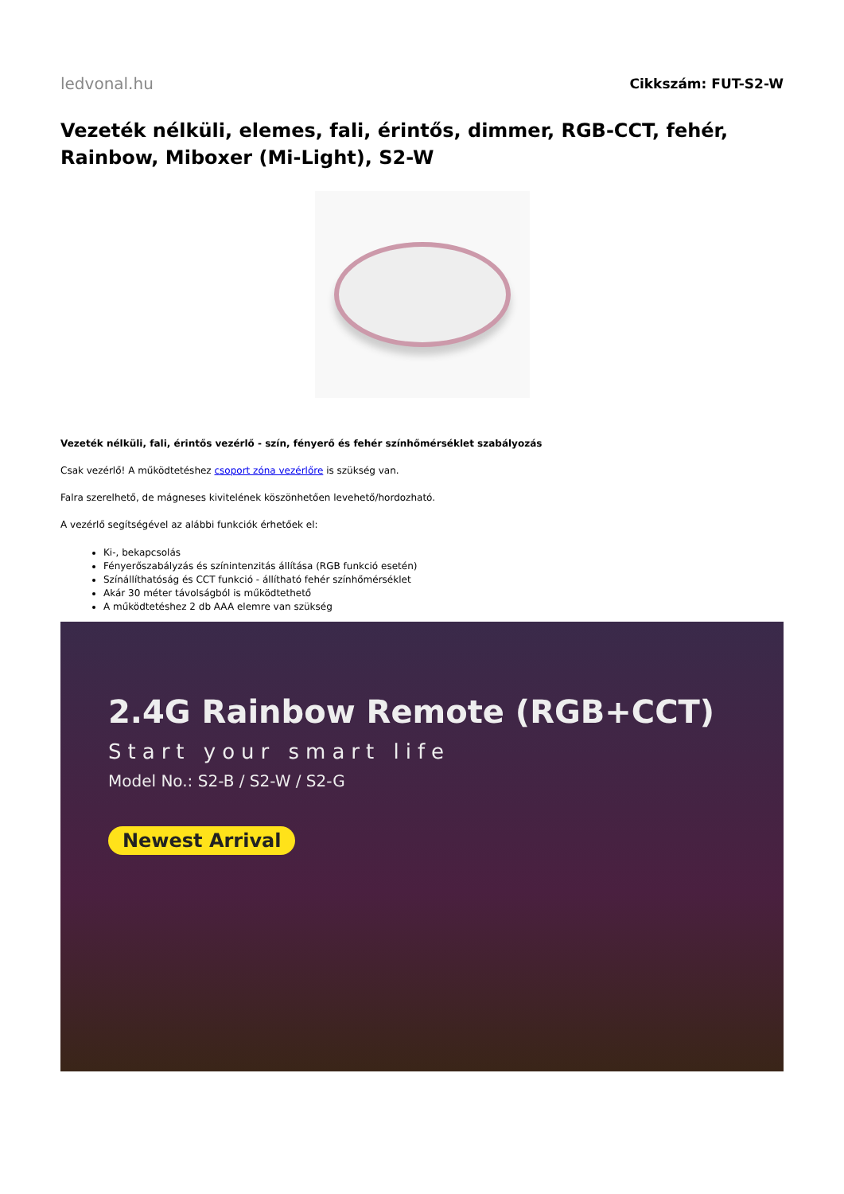ledvonal.hu
Cikkszám: FUT-S2-W
Vezeték nélküli, elemes, fali, érintős, dimmer, RGB-CCT, fehér, Rainbow, Miboxer (Mi-Light), S2-W
Vezeték nélküli, fali, érintős vezérlő - szín, fényerő és fehér színhőmérséklet szabályozás
Csak vezérlő! A működtetéshez csoport zóna vezérlőre is szükség van.
Falra szerelhető, de mágneses kivitelének köszönhetően levehető/hordozható.
A vezérlő segítségével az alábbi funkciók érhetőek el:
Ki-, bekapcsolás
Fényerőszabályzás és színintenzitás állítása (RGB funkció esetén)
Színállíthatóság és CCT funkció - állítható fehér színhőmérséklet
Akár 30 méter távolságból is működtethető
A működtetéshez 2 db AAA elemre van szükség
2.4G Rainbow Remote (RGB+CCT)
Start your smart life
Model No.: S2-B / S2-W / S2-G
Newest Arrival